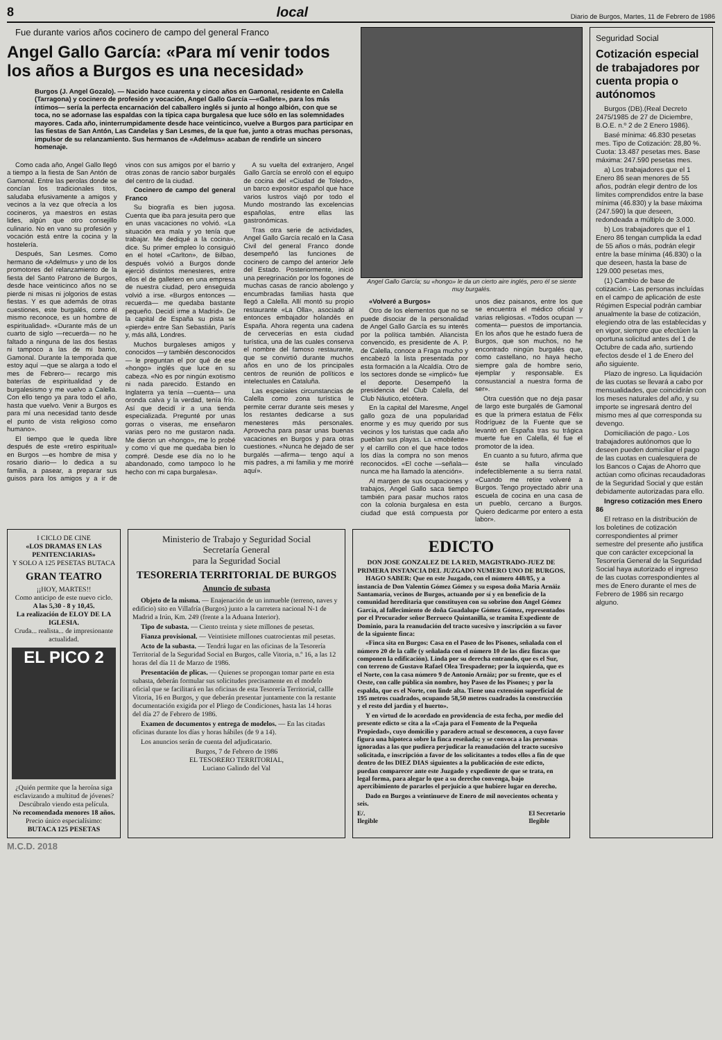8 local Diario de Burgos, Martes, 11 de Febrero de 1986
Fue durante varios años cocinero de campo del general Franco
Angel Gallo García: «Para mí venir todos los años a Burgos es una necesidad»
Burgos (J. Angel Gozalo). — Nacido hace cuarenta y cinco años en Gamonal, residente en Calella (Tarragona) y cocinero de profesión y vocación, Angel Gallo García —«Gallete», para los más íntimos— sería la perfecta encarnación del caballero inglés si junto al hongo albión, con que se toca, no se adornase las espaldas con la típica capa burgalesa que luce sólo en las solemnidades mayores. Cada año, ininterrumpidamente desde hace veinticinco, vuelve a Burgos para participar en las fiestas de San Antón, Las Candelas y San Lesmes, de la que fue, junto a otras muchas personas, impulsor de su relanzamiento. Sus hermanos de «Adelmus» acaban de rendirle un sincero homenaje.
Como cada año, Angel Gallo llegó a tiempo a la fiesta de San Antón de Gamonal. Entre las perolas donde se concían los tradicionales titos, saludaba efusivamente a amigos y vecinos a la vez que ofrecía a los cocineros, ya maestros en estas lides, algún que otro consejillo culinario. No en vano su profesión y vocación está entre la cocina y la hostelería.
Después, San Lesmes. Como hermano de «Adelmus» y uno de los promotores del relanzamiento de la fiesta del Santo Patrono de Burgos, desde hace veinticinco años no se pierde ni misas ni jolgorios de estas fiestas. Y es que además de otras cuestiones, este burgalés, como él mismo reconoce, es un hombre de espiritualidad». «Durante más de un cuarto de siglo —recuerda— no he faltado a ninguna de las dos fiestas ni tampoco a las de mi barrio, Gamonal. Durante la temporada que estoy aquí —que se alarga a todo el mes de Febrero— recargo mis baterías de espiritualidad y de burgalesismo y me vuelvo a Calella. Con ello tengo ya para todo el año, hasta que vuelvo. Venir a Burgos es para mí una necesidad tanto desde el punto de vista religioso como humano».
El tiempo que le queda libre después de este «retiro espiritual» en Burgos —es hombre de misa y rosario diario— lo dedica a su familia, a pasear, a preparar sus guisos para los amigos y a ir de vinos con sus amigos por el barrio y otras zonas de rancio sabor burgalés del centro de la ciudad.
Cocinero de campo del general Franco
Su biografía es bien jugosa. Cuenta que iba para jesuita pero que en unas vacaciones no volvió. «La situación era mala y yo tenía que trabajar. Me dediqué a la cocina», dice. Su primer empleo lo consiguió en el hotel «Carlton», de Bilbao, después volvió a Burgos donde ejerció distintos menesteres, entre ellos el de galletero en una empresa de nuestra ciudad, pero enseguida volvió a irse. «Burgos entonces —recuerda— me quedaba bastante pequeño. Decidí irme a Madrid». De la capital de España su pista se «pierde» entre San Sebastián, París y, más allá, Londres.
Muchos burgaleses amigos y conocidos —y también desconocidos— le preguntan el por qué de ese «hongo» inglés que luce en su cabeza. «No es por ningún exotismo ni nada parecido. Estando en Inglaterra ya tenía —cuenta— una oronda calva y la verdad, tenía frío. Así que decidí ir a una tienda especializada. Pregunté por unas gorras o viseras, me enseñaron varias pero no me gustaron nada. Me dieron un «hongo», me lo probé y como ví que me quedaba bien lo compré. Desde ese día no lo he abandonado, como tampoco lo he hecho con mi capa burgalesa».
A su vuelta del extranjero, Angel Gallo García se enroló con el equipo de cocina del «Ciudad de Toledo», un barco expositor español que hace varios lustros viajó por todo el Mundo mostrando las excelencias españolas, entre ellas las gastronómicas.
Tras otra serie de actividades, Angel Gallo García recaló en la Casa Civil del general Franco donde desempeñó las funciones de cocinero de campo del anterior Jefe del Estado. Posteriormente, inició una peregrinación por los fogones de muchas casas de rancio abolengo y encumbradas familias hasta que llegó a Calella. Allí montó su propio restaurante «La Olla», asociado al entonces embajador holandés en España. Ahora regenta una cadena de cervecerías en esta ciudad turística, una de las cuales conserva el nombre del famoso restaurante, que se convirtió durante muchos años en uno de los principales centros de reunión de políticos e intelectuales en Cataluña.
Las especiales circunstancias de Calella como zona turística le permite cerrar durante seis meses y los restantes dedicarse a sus menesteres más personales. Aprovecha para pasar unas buenas vacaciones en Burgos y para otras cuestiones. «Nunca he dejado de ser burgalés —afirma— tengo aquí a mis padres, a mi familia y me moriré aquí».
Angel Gallo García; su «hongo» le da un cierto aire inglés, pero él se siente muy burgalés.
«Volveré a Burgos»
Otro de los elementos que no se puede disociar de la personalidad de Angel Gallo García es su interés por la política también. Aliancista convencido, es presidente de A. P. de Calella, conoce a Fraga mucho y encabezó la lista presentada por esta formación a la Alcaldía. Otro de los sectores donde se «implicó» fue el deporte. Desempeñó la presidencia del Club Calella, del Club Náutico, etcétera.
En la capital del Maresme, Angel gallo goza de una popularidad enorme y es muy querido por sus vecinos y los turistas que cada año pueblan sus playas. La «mobilette» y el carrillo con el que hace todos los días la compra no son menos reconocidos. «El coche —señala— nunca me ha llamado la atención».
Al margen de sus ocupaciones y trabajos, Angel Gallo saca tiempo también para pasar muchos ratos con la colonia burgalesa en esta ciudad que está compuesta por unos diez paisanos, entre los que se encuentra el médico oficial y varias religiosas. «Todos ocupan —comenta— puestos de importancia. En los años que he estado fuera de Burgos, que son muchos, no he encontrado ningún burgalés que, como castellano, no haya hecho siempre gala de hombre serio, ejemplar y responsable. Es consustancial a nuestra forma de ser».
Otra cuestión que no deja pasar de largo este burgalés de Gamonal es que la primera estatua de Félix Rodríguez de la Fuente que se levantó en España tras su trágica muerte fue en Calella, él fue el promotor de la idea.
En cuanto a su futuro, afirma que éste se halla vinculado indefectiblemente a su tierra natal. «Cuando me retire volveré a Burgos. Tengo proyectado abrir una escuela de cocina en una casa de un pueblo, cercano a Burgos. Quiero dedicarme por entero a esta labor».
I CICLO DE CINE
«LOS DRAMAS EN LAS PENITENCIARIAS»
Y SOLO A 125 PESETAS BUTACA
GRAN TEATRO
¡¡HOY, MARTES!!
Como anticipo de este nuevo ciclo.
A las 5,30 - 8 y 10,45.
La realización de ELOY DE LA IGLESIA.
Cruda... realista... de impresionante actualidad.
EL PICO 2
¿Quién permite que la heroína siga esclavizando a multitud de jóvenes? Descúbralo viendo esta película.
No recomendada menores 18 años.
Precio único especialísimo:
BUTACA 125 PESETAS
Ministerio de Trabajo y Seguridad Social
Secretaría General
para la Seguridad Social
TESORERIA TERRITORIAL DE BURGOS
Anuncio de subasta
Objeto de la misma. — Enajenación de un inmueble (terreno, naves y edificio) sito en Villafría (Burgos) junto a la carretera nacional N-1 de Madrid a Irún, Km. 249 (frente a la Aduana Interior).
Tipo de subasta. — Ciento treinta y siete millones de pesetas.
Fianza provisional. — Veintisiete millones cuatrocientas mil pesetas.
Acto de la subasta. — Tendrá lugar en las oficinas de la Tesorería Territorial de la Seguridad Social en Burgos, calle Vitoria, n.º 16, a las 12 horas del día 11 de Marzo de 1986.
Presentación de plicas. — Quienes se propongan tomar parte en esta subasta, deberán formular sus solicitudes precisamente en el modelo oficial que se facilitará en las oficinas de esta Tesorería Territorial, callle Vitoria, 16 en Burgos, y que deberán presentar juntamente con la restante documentación exigida por el Pliego de Condiciones, hasta las 14 horas del día 27 de Febrero de 1986.
Examen de documentos y entrega de modelos. — En las citadas oficinas durante los días y horas hábiles (de 9 a 14).
Los anuncios serán de cuenta del adjudicatario.
Burgos, 7 de Febrero de 1986
EL TESORERO TERRITORIAL,
Luciano Galindo del Val
EDICTO
DON JOSE GONZALEZ DE LA RED, MAGISTRADO-JUEZ DE PRIMERA INSTANCIA DEL JUZGADO NUMERO UNO DE BURGOS.
HAGO SABER: Que en este Juzgado, con el número 448/85, y a instancia de Don Valentín Gómez Gómez y su esposa doña María Arnáiz Santamaría, vecinos de Burgos, actuando por sí y en beneficio de la comunidad hereditaria que constituyen con su sobrino don Angel Gómez García, al fallecimiento de doña Guadalupe Gómez Gómez, representados por el Procurador señor Berrueco Quintanilla, se tramita Expediente de Dominio, para la reanudación del tracto sucesivo y inscripción a su favor de la siguiente finca:
«Finca sita en Burgos: Casa en el Paseo de los Pisones, señalada con el número 20 de la calle (y señalada con el número 10 de las diez fincas que componen la edificación). Linda por su derecha entrando, que es el Sur, con terreno de Gustavo Rafael Olea Trespaderne; por la izquierda, que es el Norte, con la casa número 9 de Antonio Arnáiz; por su frente, que es el Oeste, con calle pública sin nombre, hoy Paseo de los Pisones; y por la espalda, que es el Norte, con linde alta. Tiene una extensión superficial de 195 metros cuadrados, ocupando 58,50 metros cuadrados la construcción y el resto del jardín y el huerto».
Y en virtud de lo acordado en providencia de esta fecha, por medio del presente edicto se cita a la «Caja para el Fomento de la Pequeña Propiedad», cuyo domicilio y paradero actual se desconocen, a cuyo favor figura una hipoteca sobre la finca reseñada; y se convoca a las personas ignoradas a las que pudiera perjudicar la reanudación del tracto sucesivo solicitada, e inscripción a favor de los solicitantes a todos ellos a fin de que dentro de los DIEZ DIAS siguientes a la publicación de este edicto, puedan comparecer ante este Juzgado y expediente de que se trata, en legal forma, para alegar lo que a su derecho convenga, bajo apercibimiento de pararlos el perjuicio a que hubiere lugar en derecho.
Dado en Burgos a veintinueve de Enero de mil novecientos ochenta y seis.
E/.
Ilegible El Secretario
Ilegible
Seguridad Social
Cotización especial de trabajadores por cuenta propia o autónomos
Burgos (DB).(Real Decreto 2475/1985 de 27 de Diciembre, B.O.E. n.º 2 de 2 Enero 1986).
Basé mínima: 46.830 pesetas mes. Tipo de Cotización: 28,80 %. Cuota: 13.487 pesetas mes. Base máxima: 247.590 pesetas mes.
a) Los trabajadores que el 1 Enero 86 sean menores de 55 años, podrán elegir dentro de los límites comprendidos entre la base mínima (46.830) y la base máxima (247.590) la que deseen, redondeada a múltiplo de 3.000.
b) Los trabajadores que el 1 Enero 86 tengan cumplida la edad de 55 años o más, podrán elegir entre la base mínima (46.830) o la que deseen, hasta la base de 129.000 pesetas mes,
(1) Cambio de base de cotización.- Las personas incluídas en el campo de aplicación de este Régimen Especial podrán cambiar anualmente la base de cotización, elegiendo otra de las establecidas y en vigor, siempre que efectúen la oportuna solicitud antes del 1 de Octubre de cada año, surtiendo efectos desde el 1 de Enero del año siguiente.
Plazo de ingreso. La liquidación de las cuotas se llevará a cabo por mensualidades, que coincidirán con los meses naturales del año, y su importe se ingresará dentro del mismo mes al que corresponda su devengo.
Domiciliación de pago.- Los trabajadores autónomos que lo deseen pueden domiciliar el pago de las cuotas en cualesquiera de los Bancos o Cajas de Ahorro que actúan como oficinas recaudadoras de la Seguridad Social y que están debidamente autorizadas para ello.
Ingreso cotización mes Enero 86
El retraso en la distribución de los boletines de cotización correspondientes al primer semestre del presente año justifica que con carácter excepcional la Tesorería General de la Seguridad Social haya autorizado el ingreso de las cuotas correspondientes al mes de Enero durante el mes de Febrero de 1986 sin recargo alguno.
M.C.D. 2018